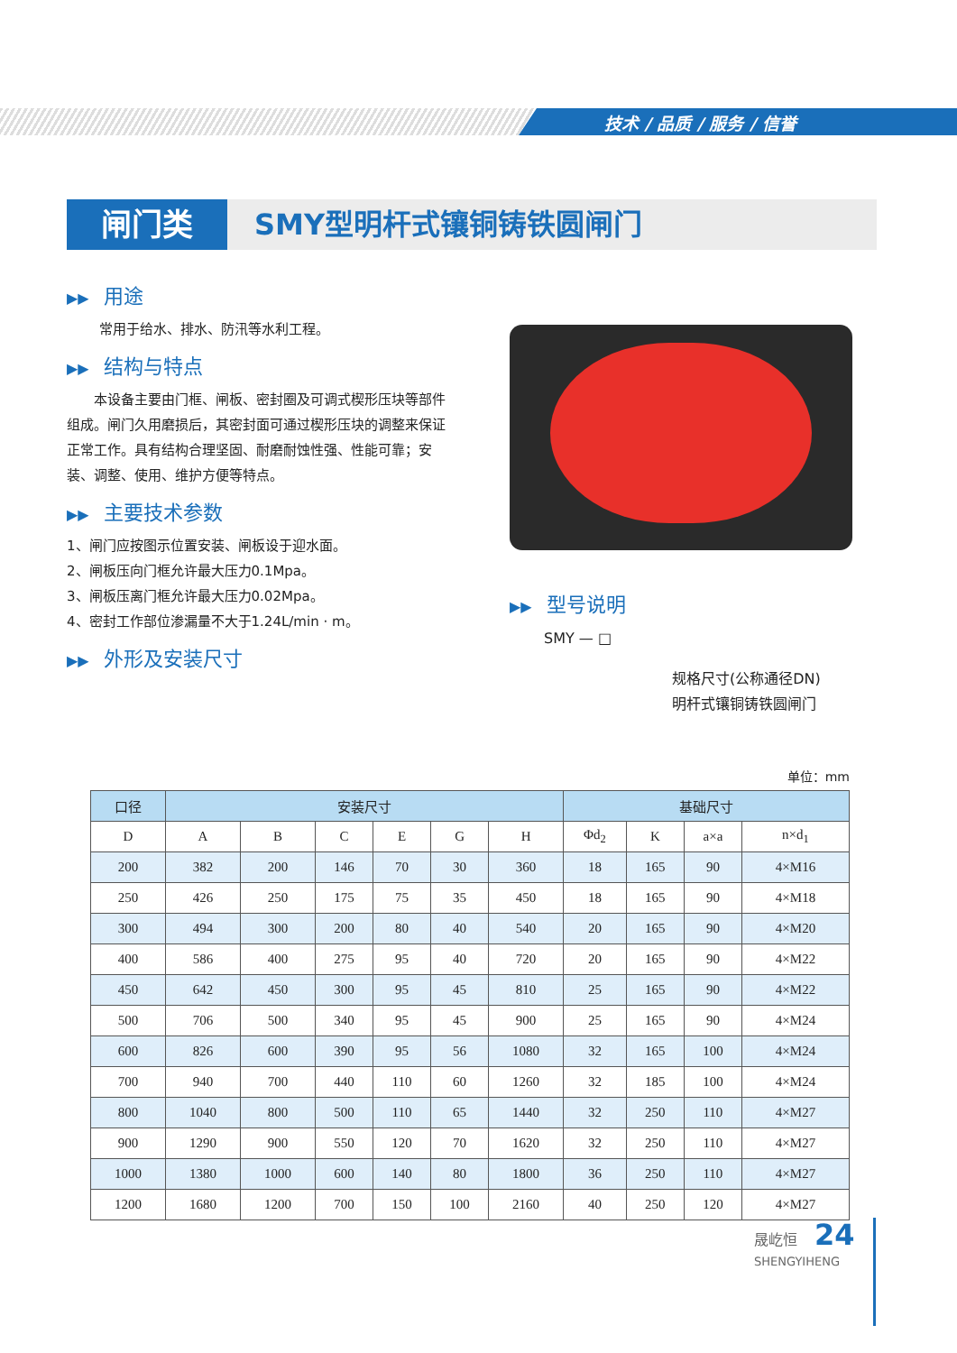技术 / 品质 / 服务 / 信誉
闸门类 SMY型明杆式镶铜铸铁圆闸门
▶▶ 用途
常用于给水、排水、防汛等水利工程。
▶▶ 结构与特点
  本设备主要由门框、闸板、密封圈及可调式楔形压块等部件组成。闸门久用磨损后，其密封面可通过楔形压块的调整来保证正常工作。具有结构合理坚固、耐磨耐蚀性强、性能可靠；安装、调整、使用、维护方便等特点。
▶▶ 主要技术参数
1、闸门应按图示位置安装、闸板设于迎水面。
2、闸板压向门框允许最大压力0.1Mpa。
3、闸板压离门框允许最大压力0.02Mpa。
4、密封工作部位渗漏量不大于1.24L/min · m。
▶▶ 外形及安装尺寸
▶▶ 型号说明
SMY — □
规格尺寸(公称通径DN)
明杆式镶铜铸铁圆闸门
单位：mm
| 口径 | 安装尺寸 | | | | | | 基础尺寸 | | | |
| --- | --- | --- | --- | --- | --- | --- | --- | --- | --- | --- |
| D | A | B | C | E | G | H | Φd<sub>2</sub> | K | a×a | n×d<sub>1</sub> |
| 200 | 382 | 200 | 146 | 70 | 30 | 360 | 18 | 165 | 90 | 4×M16 |
| 250 | 426 | 250 | 175 | 75 | 35 | 450 | 18 | 165 | 90 | 4×M18 |
| 300 | 494 | 300 | 200 | 80 | 40 | 540 | 20 | 165 | 90 | 4×M20 |
| 400 | 586 | 400 | 275 | 95 | 40 | 720 | 20 | 165 | 90 | 4×M22 |
| 450 | 642 | 450 | 300 | 95 | 45 | 810 | 25 | 165 | 90 | 4×M22 |
| 500 | 706 | 500 | 340 | 95 | 45 | 900 | 25 | 165 | 90 | 4×M24 |
| 600 | 826 | 600 | 390 | 95 | 56 | 1080 | 32 | 165 | 100 | 4×M24 |
| 700 | 940 | 700 | 440 | 110 | 60 | 1260 | 32 | 185 | 100 | 4×M24 |
| 800 | 1040 | 800 | 500 | 110 | 65 | 1440 | 32 | 250 | 110 | 4×M27 |
| 900 | 1290 | 900 | 550 | 120 | 70 | 1620 | 32 | 250 | 110 | 4×M27 |
| 1000 | 1380 | 1000 | 600 | 140 | 80 | 1800 | 36 | 250 | 110 | 4×M27 |
| 1200 | 1680 | 1200 | 700 | 150 | 100 | 2160 | 40 | 250 | 120 | 4×M27 |
晟屹恒 24
SHENGYIHENG